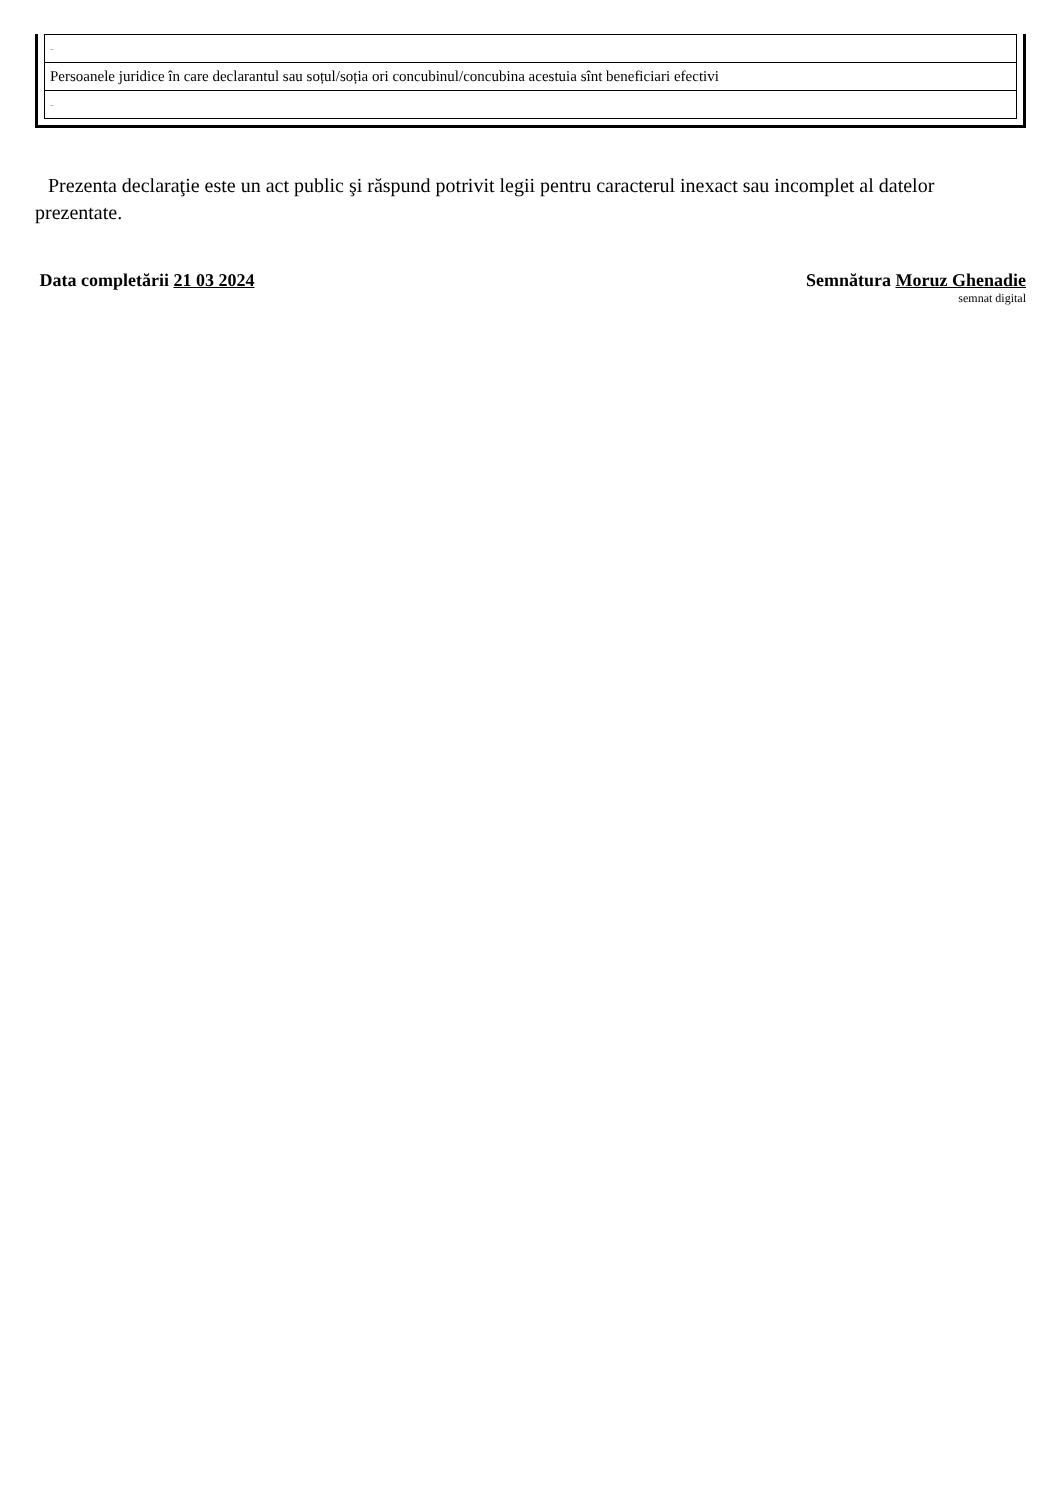| - |
| Persoanele juridice în care declarantul sau soțul/soția ori concubinul/concubina acestuia sînt beneficiari efectivi |
| - |
Prezenta declaraţie este un act public şi răspund potrivit legii pentru caracterul inexact sau incomplet al datelor prezentate.
Data completării 21 03 2024 Semnătura Moruz Ghenadie
semnat digital